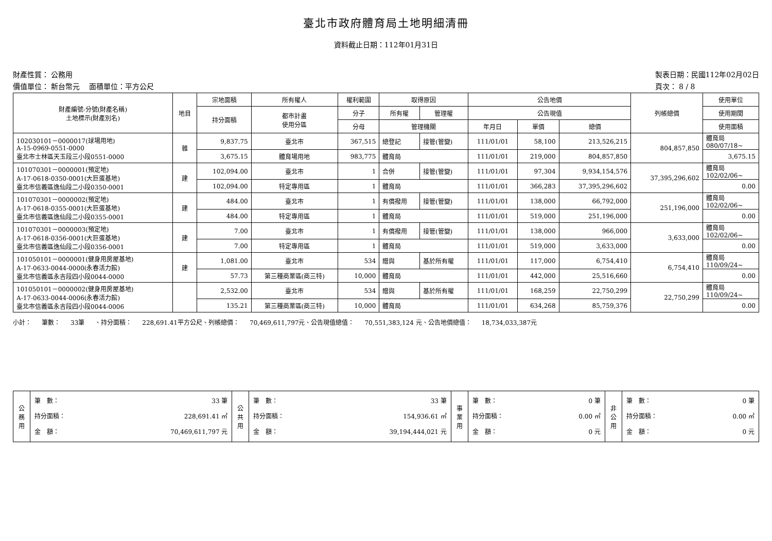臺北市政府體育局土地明細清冊
資料截止日期：112年01月31日
財產性質： 公務用
價值單位： 新台幣元 面積單位：平方公尺
製表日期：民國112年02月02日
頁次： 8 / 8
| 財產編號-分號(財產名稱) 土地標示(財產別名) | 地目 | 宗地面積 | 所有權人 | 權利範圍 | 取得原因 | | 公告地價 | | | 列帳總價 | 使用單位 |
| --- | --- | --- | --- | --- | --- | --- | --- | --- | --- | --- | --- |
| | | 持分面積 | 都市計畫 使用分區 | 分子 | 所有權 | 管理權 | 公告現值 | | | | 使用期間 |
| | | | | 分母 | 管理機關 | | 年月日 | 單價 | 總價 | | 使用面積 |
| 102030101－0000017(球場用地) A-15-0969-0551-0000 臺北市士林區天玉段三小段0551-0000 | 雜 | 9,837.75 | 臺北市 | 367,515 | 總登記 | 接管(管變) | 111/01/01 | 58,100 | 213,526,215 | 804,857,850 | 體育局 080/07/18~ |
| | | 3,675.15 | 體育場用地 | 983,775 | 體育局 | | 111/01/01 | 219,000 | 804,857,850 | | 3,675.15 |
| 101070301－0000001(預定地) A-17-0618-0350-0001(大巨蛋基地) 臺北市信義區逸仙段二小段0350-0001 | 建 | 102,094.00 | 臺北市 | 1 | 合併 | 接管(管變) | 111/01/01 | 97,304 | 9,934,154,576 | 37,395,296,602 | 體育局 102/02/06~ |
| | | 102,094.00 | 特定專用區 | 1 | 體育局 | | 111/01/01 | 366,283 | 37,395,296,602 | | 0.00 |
| 101070301－0000002(預定地) A-17-0618-0355-0001(大巨蛋基地) 臺北市信義區逸仙段二小段0355-0001 | 建 | 484.00 | 臺北市 | 1 | 有償撥用 | 接管(管變) | 111/01/01 | 138,000 | 66,792,000 | 251,196,000 | 體育局 102/02/06~ |
| | | 484.00 | 特定專用區 | 1 | 體育局 | | 111/01/01 | 519,000 | 251,196,000 | | 0.00 |
| 101070301－0000003(預定地) A-17-0618-0356-0001(大巨蛋基地) 臺北市信義區逸仙段二小段0356-0001 | 建 | 7.00 | 臺北市 | 1 | 有償撥用 | 接管(管變) | 111/01/01 | 138,000 | 966,000 | 3,633,000 | 體育局 102/02/06~ |
| | | 7.00 | 特定專用區 | 1 | 體育局 | | 111/01/01 | 519,000 | 3,633,000 | | 0.00 |
| 101050101－0000001(健身用房屋基地) A-17-0633-0044-0000(永春活力館) 臺北市信義區永吉段四小段0044-0000 | 建 | 1,081.00 | 臺北市 | 534 | 贈與 | 基於所有權 | 111/01/01 | 117,000 | 6,754,410 | 6,754,410 | 體育局 110/09/24~ |
| | | 57.73 | 第三種商業區(商三特) | 10,000 | 體育局 | | 111/01/01 | 442,000 | 25,516,660 | | 0.00 |
| 101050101－0000002(健身用房屋基地) A-17-0633-0044-0006(永春活力館) 臺北市信義區永吉段四小段0044-0006 | | 2,532.00 | 臺北市 | 534 | 贈與 | 基於所有權 | 111/01/01 | 168,259 | 22,750,299 | 22,750,299 | 體育局 110/09/24~ |
| | | 135.21 | 第三種商業區(商三特) | 10,000 | 體育局 | | 111/01/01 | 634,268 | 85,759,376 | | 0.00 |
小計： 筆數： 33筆 、持分面積： 228,691.41平方公尺、列帳總價： 70,469,611,797元、公告現值總值： 70,551,383,124 元、公告地價總值： 18,734,033,387元
| 公務用 | 筆 數： 33 筆 持分面積： 228,691.41 ㎡ 金 額： 70,469,611,797 元 | 公共用 | 筆 數： 33 筆 持分面積： 154,936.61 ㎡ 金 額： 39,194,444,021 元 | 事業用 | 筆 數： 0 筆 持分面積： 0.00 ㎡ 金 額： 0 元 | 非公用 | 筆 數： 0 筆 持分面積： 0.00 ㎡ 金 額： 0 元 |